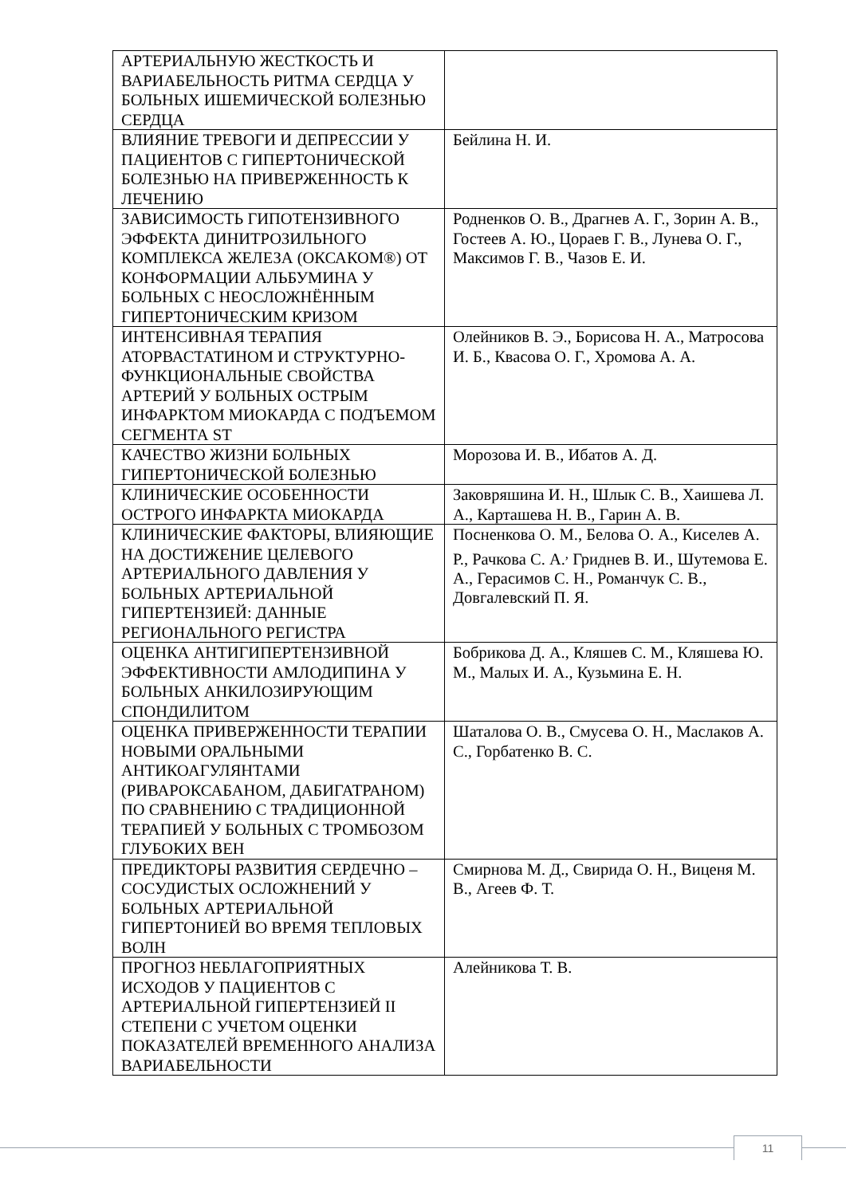| АРТЕРИАЛЬНУЮ ЖЕСТКОСТЬ И ВАРИАБЕЛЬНОСТЬ РИТМА СЕРДЦА У БОЛЬНЫХ ИШЕМИЧЕСКОЙ БОЛЕЗНЬЮ СЕРДЦА | |
| ВЛИЯНИЕ ТРЕВОГИ И ДЕПРЕССИИ У ПАЦИЕНТОВ С ГИПЕРТОНИЧЕСКОЙ БОЛЕЗНЬЮ НА ПРИВЕРЖЕННОСТЬ К ЛЕЧЕНИЮ | Бейлина Н. И. |
| ЗАВИСИМОСТЬ ГИПОТЕНЗИВНОГО ЭФФЕКТА ДИНИТРОЗИЛЬНОГО КОМПЛЕКСА ЖЕЛЕЗА (ОКСАКОМ®) ОТ КОНФОРМАЦИИ АЛЬБУМИНА У БОЛЬНЫХ С НЕОСЛОЖНЁННЫМ ГИПЕРТОНИЧЕСКИМ КРИЗОМ | Родненков О. В., Драгнев А. Г., Зорин А. В., Гостеев А. Ю., Цораев Г. В., Лунева О. Г., Максимов Г. В., Чазов Е. И. |
| ИНТЕНСИВНАЯ ТЕРАПИЯ АТОРВАСТАТИНОМ И СТРУКТУРНО-ФУНКЦИОНАЛЬНЫЕ СВОЙСТВА АРТЕРИЙ У БОЛЬНЫХ ОСТРЫМ ИНФАРКТОМ МИОКАРДА С ПОДЪЕМОМ СЕГМЕНТА ST | Олейников В. Э., Борисова Н. А., Матросова И. Б., Квасова О. Г., Хромова А. А. |
| КАЧЕСТВО ЖИЗНИ БОЛЬНЫХ ГИПЕРТОНИЧЕСКОЙ БОЛЕЗНЬЮ | Морозова И. В., Ибатов А. Д. |
| КЛИНИЧЕСКИЕ ОСОБЕННОСТИ ОСТРОГО ИНФАРКТА МИОКАРДА | Заковряшина И. Н., Шлык С. В., Хаишева Л. А., Карташева Н. В., Гарин А. В. |
| КЛИНИЧЕСКИЕ ФАКТОРЫ, ВЛИЯЮЩИЕ НА ДОСТИЖЕНИЕ ЦЕЛЕВОГО АРТЕРИАЛЬНОГО ДАВЛЕНИЯ У БОЛЬНЫХ АРТЕРИАЛЬНОЙ ГИПЕРТЕНЗИЕЙ: ДАННЫЕ РЕГИОНАЛЬНОГО РЕГИСТРА | Посненкова О. М., Белова О. А., Киселев А. Р., Рачкова С. А.<sup>,</sup> Гриднев В. И., Шутемова Е. А., Герасимов С. Н., Романчук С. В., Довгалевский П. Я. |
| ОЦЕНКА АНТИГИПЕРТЕНЗИВНОЙ ЭФФЕКТИВНОСТИ АМЛОДИПИНА У БОЛЬНЫХ АНКИЛОЗИРУЮЩИМ СПОНДИЛИТОМ | Бобрикова Д. А., Кляшев С. М., Кляшева Ю. М., Малых И. А., Кузьмина Е. Н. |
| ОЦЕНКА ПРИВЕРЖЕННОСТИ ТЕРАПИИ НОВЫМИ ОРАЛЬНЫМИ АНТИКОАГУЛЯНТАМИ (РИВАРОКСАБАНОМ, ДАБИГАТРАНОМ) ПО СРАВНЕНИЮ С ТРАДИЦИОННОЙ ТЕРАПИЕЙ У БОЛЬНЫХ С ТРОМБОЗОМ ГЛУБОКИХ ВЕН | Шаталова О. В., Смусева О. Н., Маслаков А. С., Горбатенко В. С. |
| ПРЕДИКТОРЫ РАЗВИТИЯ СЕРДЕЧНО – СОСУДИСТЫХ ОСЛОЖНЕНИЙ У БОЛЬНЫХ АРТЕРИАЛЬНОЙ ГИПЕРТОНИЕЙ ВО ВРЕМЯ ТЕПЛОВЫХ ВОЛН | Смирнова М. Д., Свирида О. Н., Виценя М. В., Агеев Ф. Т. |
| ПРОГНОЗ НЕБЛАГОПРИЯТНЫХ ИСХОДОВ У ПАЦИЕНТОВ С АРТЕРИАЛЬНОЙ ГИПЕРТЕНЗИЕЙ II СТЕПЕНИ С УЧЕТОМ ОЦЕНКИ ПОКАЗАТЕЛЕЙ ВРЕМЕННОГО АНАЛИЗА ВАРИАБЕЛЬНОСТИ | Алейникова Т. В. |
11